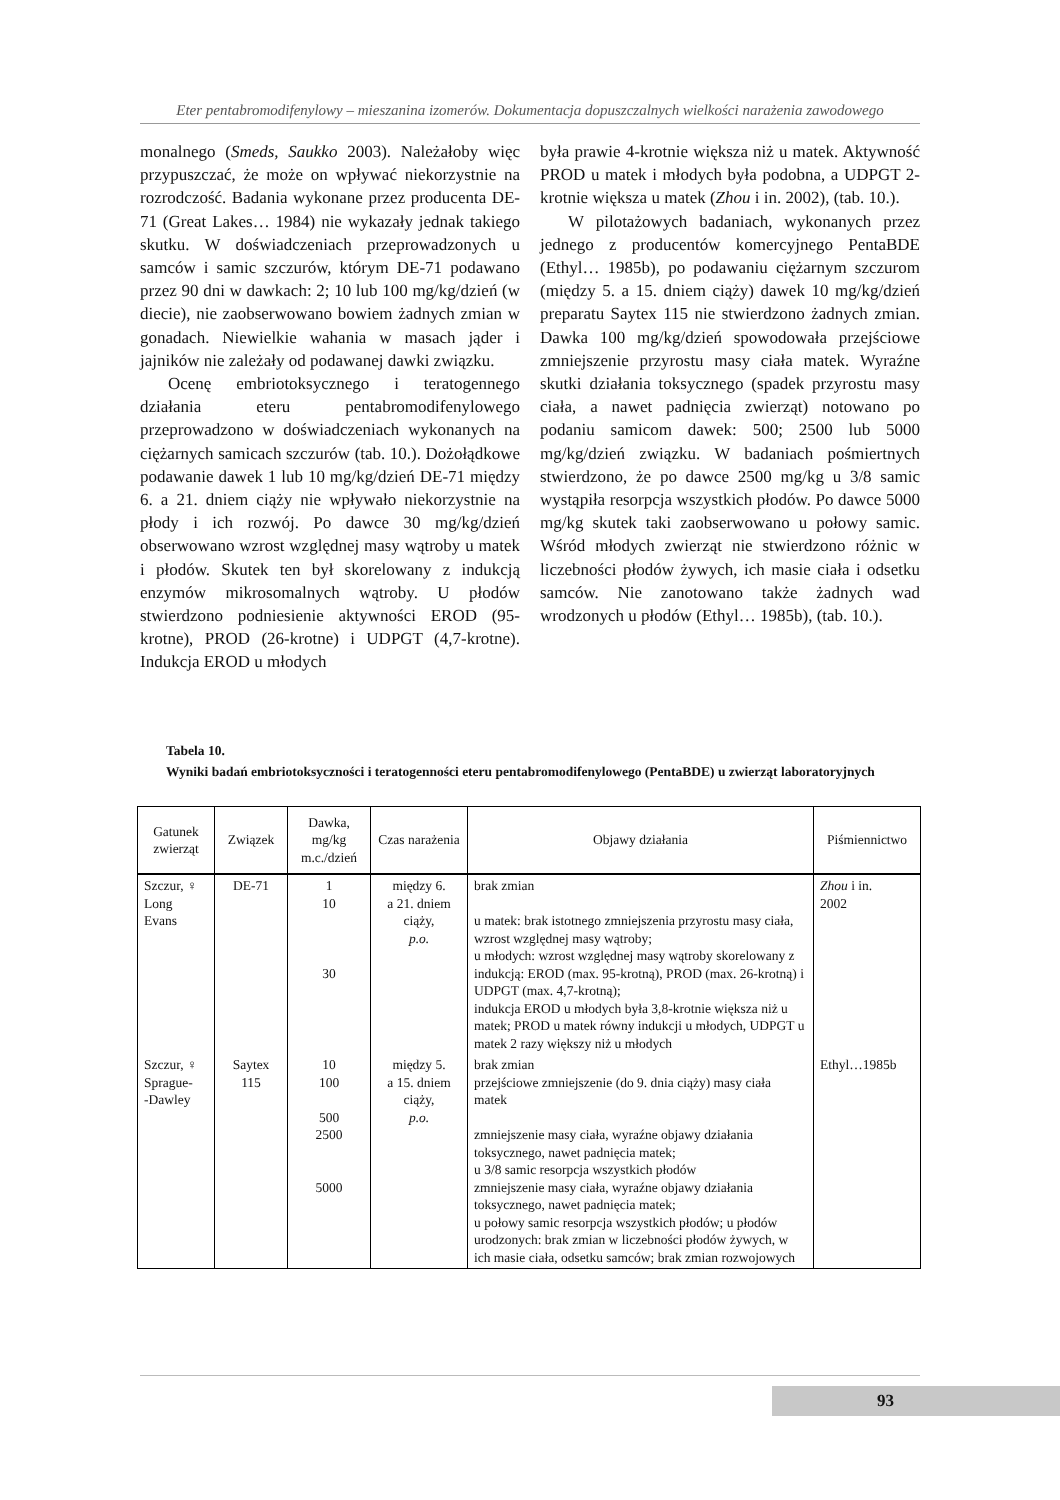Eter pentabromodifenylowy – mieszanina izomerów. Dokumentacja dopuszczalnych wielkości narażenia zawodowego
monalnego (Smeds, Saukko 2003). Należałoby więc przypuszczać, że może on wpływać niekorzystnie na rozrodczość. Badania wykonane przez producenta DE-71 (Great Lakes… 1984) nie wykazały jednak takiego skutku. W doświadczeniach przeprowadzonych u samców i samic szczurów, którym DE-71 podawano przez 90 dni w dawkach: 2; 10 lub 100 mg/kg/dzień (w diecie), nie zaobserwowano bowiem żadnych zmian w gonadach. Niewielkie wahania w masach jąder i jajników nie zależały od podawanej dawki związku.
Ocenę embriotoksycznego i teratogennego działania eteru pentabromodifenylowego przeprowadzono w doświadczeniach wykonanych na ciężarnych samicach szczurów (tab. 10.). Dożołądkowe podawanie dawek 1 lub 10 mg/kg/dzień DE-71 między 6. a 21. dniem ciąży nie wpływało niekorzystnie na płody i ich rozwój. Po dawce 30 mg/kg/dzień obserwowano wzrost względnej masy wątroby u matek i płodów. Skutek ten był skorelowany z indukcją enzymów mikrosomalnych wątroby. U płodów stwierdzono podniesienie aktywności EROD (95-krotne), PROD (26-krotne) i UDPGT (4,7-krotne). Indukcja EROD u młodych
była prawie 4-krotnie większa niż u matek. Aktywność PROD u matek i młodych była podobna, a UDPGT 2-krotnie większa u matek (Zhou i in. 2002), (tab. 10.).
W pilotażowych badaniach, wykonanych przez jednego z producentów komercyjnego PentaBDE (Ethyl… 1985b), po podawaniu ciężarnym szczurom (między 5. a 15. dniem ciąży) dawek 10 mg/kg/dzień preparatu Saytex 115 nie stwierdzono żadnych zmian. Dawka 100 mg/kg/dzień spowodowała przejściowe zmniejszenie przyrostu masy ciała matek. Wyraźne skutki działania toksycznego (spadek przyrostu masy ciała, a nawet padnięcia zwierząt) notowano po podaniu samicom dawek: 500; 2500 lub 5000 mg/kg/dzień związku. W badaniach pośmiertnych stwierdzono, że po dawce 2500 mg/kg u 3/8 samic wystąpiła resorpcja wszystkich płodów. Po dawce 5000 mg/kg skutek taki zaobserwowano u połowy samic. Wśród młodych zwierząt nie stwierdzono różnic w liczebności płodów żywych, ich masie ciała i odsetku samców. Nie zanotowano także żadnych wad wrodzonych u płodów (Ethyl… 1985b), (tab. 10.).
Tabela 10.
Wyniki badań embriotoksyczności i teratogenności eteru pentabromodifenylowego (PentaBDE) u zwierząt laboratoryjnych
| Gatunek zwierząt | Związek | Dawka, mg/kg m.c./dzień | Czas narażenia | Objawy działania | Piśmiennictwo |
| --- | --- | --- | --- | --- | --- |
| Szczur, ♀ Long Evans | DE-71 | 1 10 30 | między 6. a 21. dniem ciąży, p.o. | brak zmian u matek: brak istotnego zmniejszenia przyrostu masy ciała, wzrost względnej masy wątroby; u młodych: wzrost względnej masy wątroby skorelowany z indukcją: EROD (max. 95-krotną), PROD (max. 26-krotną) i UDPGT (max. 4,7-krotną); indukcja EROD u młodych była 3,8-krotnie większa niż u matek; PROD u matek równy indukcji u młodych, UDPGT u matek 2 razy większy niż u młodych | Zhou i in. 2002 |
| Szczur, ♀ Sprague- -Dawley | Saytex 115 | 10 100 500 2500 5000 | między 5. a 15. dniem ciąży, p.o. | brak zmian przejściowe zmniejszenie (do 9. dnia ciąży) masy ciała matek zmniejszenie masy ciała, wyraźne objawy działania toksycznego, nawet padnięcia matek; u 3/8 samic resorpcja wszystkich płodów zmniejszenie masy ciała, wyraźne objawy działania toksycznego, nawet padnięcia matek; u połowy samic resorpcja wszystkich płodów; u płodów urodzonych: brak zmian w liczebności płodów żywych, w ich masie ciała, odsetku samców; brak zmian rozwojowych | Ethyl…1985b |
93